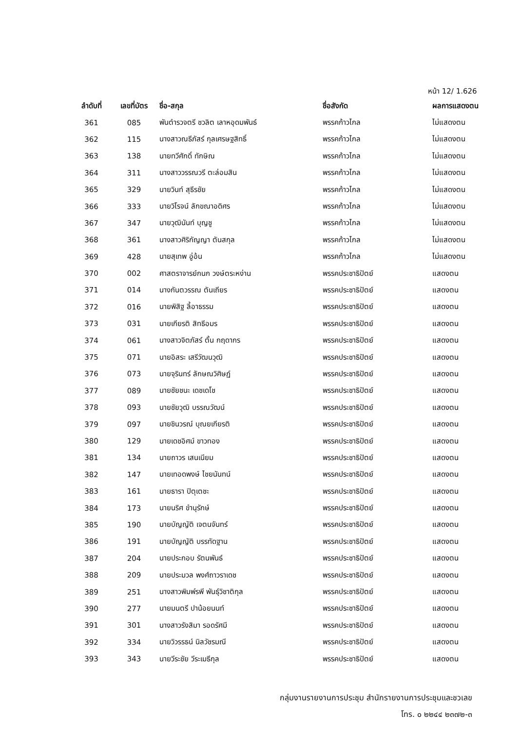หน้า 12/ 1.626
| ลำดับที่ | เลขที่บัตร | ชื่อ-สกุล | ชื่อสังกัด | ผลการแสดงตน |
| --- | --- | --- | --- | --- |
| 361 | 085 | พันตำรวจตรี ชวลิต เลาหอุดมพันธ์ | พรรคก้าวไกล | ไม่แสดงตน |
| 362 | 115 | นางสาวณธีภัสร์ กุลเศรษฐสิทธิ์ | พรรคก้าวไกล | ไม่แสดงตน |
| 363 | 138 | นายทวีศักดิ์ ทักษิณ | พรรคก้าวไกล | ไม่แสดงตน |
| 364 | 311 | นางสาววรรณวรี ตะล่อมสิน | พรรคก้าวไกล | ไม่แสดงตน |
| 365 | 329 | นายวินท์ สุธีรชัย | พรรคก้าวไกล | ไม่แสดงตน |
| 366 | 333 | นายวิโรจน์ ลักขณาอดิศร | พรรคก้าวไกล | ไม่แสดงตน |
| 367 | 347 | นายวุฒินันท์ บุญชู | พรรคก้าวไกล | ไม่แสดงตน |
| 368 | 361 | นางสาวศิริกัญญา ตันสกุล | พรรคก้าวไกล | ไม่แสดงตน |
| 369 | 428 | นายสุเทพ อู่อ้น | พรรคก้าวไกล | ไม่แสดงตน |
| 370 | 002 | ศาสตราจารย์กนก วงษ์ตระหง่าน | พรรคประชาธิปัตย์ | แสดงตน |
| 371 | 014 | นางกันตวรรณ ตันเถียร | พรรคประชาธิปัตย์ | แสดงตน |
| 372 | 016 | นายพิสิฐ ลี้อาธรรม | พรรคประชาธิปัตย์ | แสดงตน |
| 373 | 031 | นายเกียรติ สิทธีอมร | พรรคประชาธิปัตย์ | แสดงตน |
| 374 | 061 | นางสาวจิตภัสร์ ตั้น กฤดากร | พรรคประชาธิปัตย์ | แสดงตน |
| 375 | 071 | นายอิสระ เสรีวัฒนวุฒิ | พรรคประชาธิปัตย์ | แสดงตน |
| 376 | 073 | นายจุรินทร์ ลักษณวิศิษฏ์ | พรรคประชาธิปัตย์ | แสดงตน |
| 377 | 089 | นายชัยชนะ เดชเดโช | พรรคประชาธิปัตย์ | แสดงตน |
| 378 | 093 | นายชัยวุฒิ บรรณวัฒน์ | พรรคประชาธิปัตย์ | แสดงตน |
| 379 | 097 | นายชินวรณ์ บุณยเกียรติ | พรรคประชาธิปัตย์ | แสดงตน |
| 380 | 129 | นายเดชอิศม์ ขาวทอง | พรรคประชาธิปัตย์ | แสดงตน |
| 381 | 134 | นายถาวร เสนเนียม | พรรคประชาธิปัตย์ | แสดงตน |
| 382 | 147 | นายเทอดพงษ์ ไชยนันทน์ | พรรคประชาธิปัตย์ | แสดงตน |
| 383 | 161 | นายธารา ปิตุเตชะ | พรรคประชาธิปัตย์ | แสดงตน |
| 384 | 173 | นายนริศ ขำนุรักษ์ | พรรคประชาธิปัตย์ | แสดงตน |
| 385 | 190 | นายบัญญัติ เจตนจันทร์ | พรรคประชาธิปัตย์ | แสดงตน |
| 386 | 191 | นายบัญญัติ บรรทัดฐาน | พรรคประชาธิปัตย์ | แสดงตน |
| 387 | 204 | นายประกอบ รัตนพันธ์ | พรรคประชาธิปัตย์ | แสดงตน |
| 388 | 209 | นายประมวล พงศ์ถาวราเดช | พรรคประชาธิปัตย์ | แสดงตน |
| 389 | 251 | นางสาวพิมพ์รพี พันธุ์วิชาติกุล | พรรคประชาธิปัตย์ | แสดงตน |
| 390 | 277 | นายมนตรี ปาน้อยนนท์ | พรรคประชาธิปัตย์ | แสดงตน |
| 391 | 301 | นางสาวรังสิมา รอดรัศมี | พรรคประชาธิปัตย์ | แสดงตน |
| 392 | 334 | นายวิวรรธน์ นิลวัชรมณี | พรรคประชาธิปัตย์ | แสดงตน |
| 393 | 343 | นายวีระชัย วีระเมธีกุล | พรรคประชาธิปัตย์ | แสดงตน |
กลุ่มงานรายงานการประชุม สำนักรายงานการประชุมและชวเลข
โทร. ๐ ๒๒๔๔ ๒๓๗๒-๓